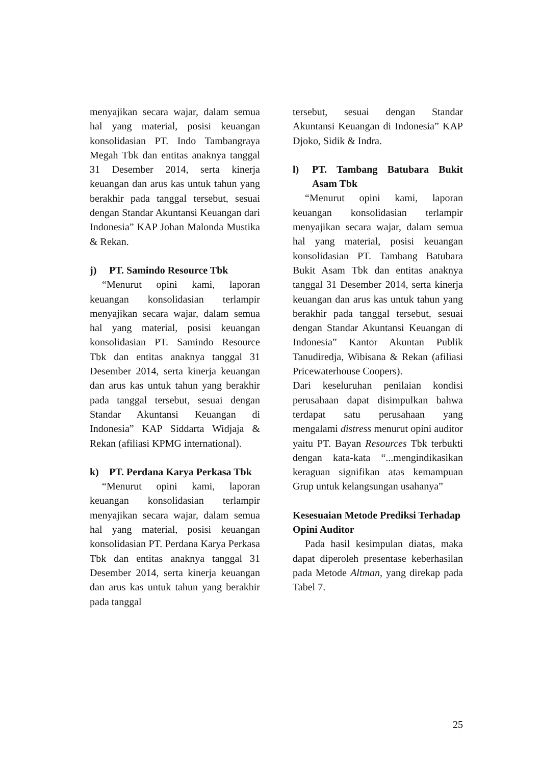menyajikan secara wajar, dalam semua hal yang material, posisi keuangan konsolidasian PT. Indo Tambangraya Megah Tbk dan entitas anaknya tanggal 31 Desember 2014, serta kinerja keuangan dan arus kas untuk tahun yang berakhir pada tanggal tersebut, sesuai dengan Standar Akuntansi Keuangan dari Indonesia” KAP Johan Malonda Mustika & Rekan.
j) PT. Samindo Resource Tbk
“Menurut opini kami, laporan keuangan konsolidasian terlampir menyajikan secara wajar, dalam semua hal yang material, posisi keuangan konsolidasian PT. Samindo Resource Tbk dan entitas anaknya tanggal 31 Desember 2014, serta kinerja keuangan dan arus kas untuk tahun yang berakhir pada tanggal tersebut, sesuai dengan Standar Akuntansi Keuangan di Indonesia” KAP Siddarta Widjaja & Rekan (afiliasi KPMG international).
k) PT. Perdana Karya Perkasa Tbk
“Menurut opini kami, laporan keuangan konsolidasian terlampir menyajikan secara wajar, dalam semua hal yang material, posisi keuangan konsolidasian PT. Perdana Karya Perkasa Tbk dan entitas anaknya tanggal 31 Desember 2014, serta kinerja keuangan dan arus kas untuk tahun yang berakhir pada tanggal
tersebut, sesuai dengan Standar Akuntansi Keuangan di Indonesia” KAP Djoko, Sidik & Indra.
l) PT. Tambang Batubara Bukit Asam Tbk
“Menurut opini kami, laporan keuangan konsolidasian terlampir menyajikan secara wajar, dalam semua hal yang material, posisi keuangan konsolidasian PT. Tambang Batubara Bukit Asam Tbk dan entitas anaknya tanggal 31 Desember 2014, serta kinerja keuangan dan arus kas untuk tahun yang berakhir pada tanggal tersebut, sesuai dengan Standar Akuntansi Keuangan di Indonesia” Kantor Akuntan Publik Tanudiredja, Wibisana & Rekan (afiliasi Pricewaterhouse Coopers).
Dari keseluruhan penilaian kondisi perusahaan dapat disimpulkan bahwa terdapat satu perusahaan yang mengalami distress menurut opini auditor yaitu PT. Bayan Resources Tbk terbukti dengan kata-kata “...mengindikasikan keraguan signifikan atas kemampuan Grup untuk kelangsungan usahanya”
Kesesuaian Metode Prediksi Terhadap Opini Auditor
Pada hasil kesimpulan diatas, maka dapat diperoleh presentase keberhasilan pada Metode Altman, yang direkap pada Tabel 7.
25